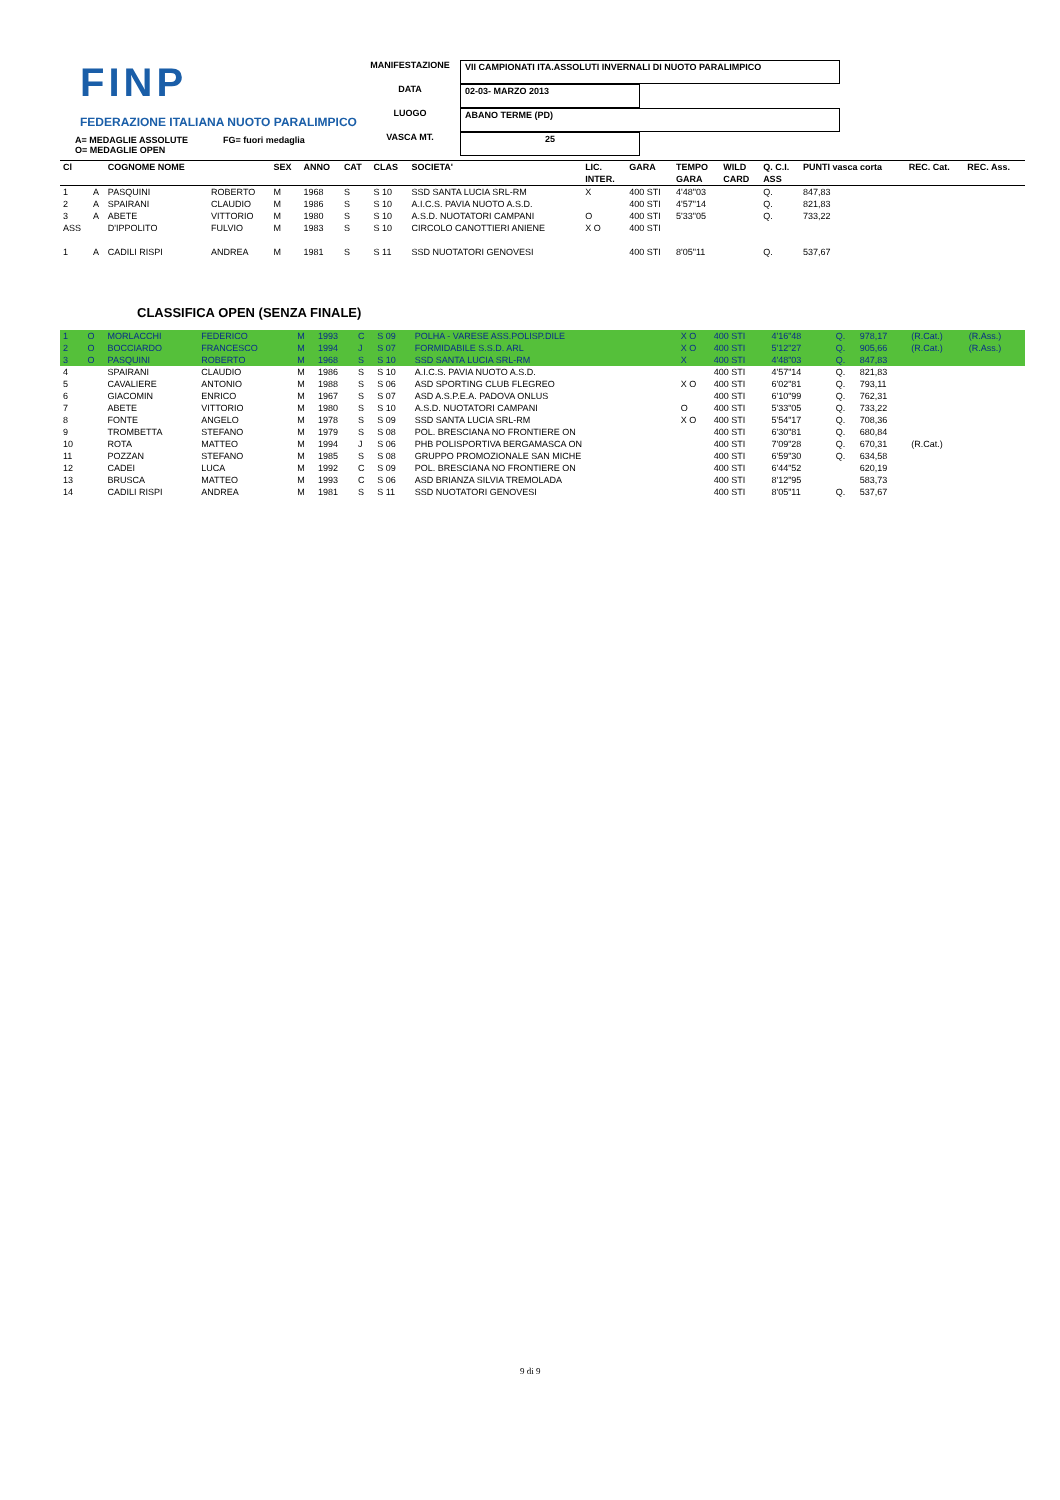FINP
FEDERAZIONE ITALIANA NUOTO PARALIMPICO
MANIFESTAZIONE VII CAMPIONATI ITA.ASSOLUTI INVERNALI DI NUOTO PARALIMPICO
DATA 02-03- MARZO 2013
LUOGO ABANO TERME (PD)
VASCA MT. 25
A= MEDAGLIE ASSOLUTE FG= fuori medaglia
O= MEDAGLIE OPEN
| Cl | | COGNOME NOME | | SEX | ANNO | CAT | CLAS | SOCIETA' | LIC. | GARA | TEMPO | WILD | Q. C.I. | PUNTI vasca corta | REC. Cat. | REC. Ass. |
| --- | --- | --- | --- | --- | --- | --- | --- | --- | --- | --- | --- | --- | --- | --- | --- | --- |
| | | | | | | | | | INTER. | | GARA | CARD | ASS | | | |
| 1 | A | PASQUINI | ROBERTO | M | 1968 | S | S 10 | SSD SANTA LUCIA SRL-RM | X | 400 STI | 4'48"03 | | Q. | 847,83 | | |
| 2 | A | SPAIRANI | CLAUDIO | M | 1986 | S | S 10 | A.I.C.S. PAVIA NUOTO A.S.D. | | 400 STI | 4'57"14 | | Q. | 821,83 | | |
| 3 | A | ABETE | VITTORIO | M | 1980 | S | S 10 | A.S.D. NUOTATORI CAMPANI | O | 400 STI | 5'33"05 | | Q. | 733,22 | | |
| ASS | | D'IPPOLITO | FULVIO | M | 1983 | S | S 10 | CIRCOLO CANOTTIERI ANIENE | X O | 400 STI | | | | | | |
| 1 | A | CADILI RISPI | ANDREA | M | 1981 | S | S 11 | SSD NUOTATORI GENOVESI | | 400 STI | 8'05"11 | | Q. | 537,67 | | |
CLASSIFICA OPEN (SENZA FINALE)
| 1 | O | MORLACCHI | FEDERICO | M | 1993 | C | S 09 | POLHA - VARESE ASS.POLISP.DILE | X O | 400 STI | 4'16"48 | | Q. | 978,17 | (R.Cat.) | (R.Ass.) |
| 2 | O | BOCCIARDO | FRANCESCO | M | 1994 | J | S 07 | FORMIDABILE S.S.D. ARL | X O | 400 STI | 5'12"27 | | Q. | 905,66 | (R.Cat.) | (R.Ass.) |
| 3 | O | PASQUINI | ROBERTO | M | 1968 | S | S 10 | SSD SANTA LUCIA SRL-RM | X | 400 STI | 4'48"03 | | Q. | 847,83 | | |
| 4 | | SPAIRANI | CLAUDIO | M | 1986 | S | S 10 | A.I.C.S. PAVIA NUOTO A.S.D. | | 400 STI | 4'57"14 | | Q. | 821,83 | | |
| 5 | | CAVALIERE | ANTONIO | M | 1988 | S | S 06 | ASD SPORTING CLUB FLEGREO | X O | 400 STI | 6'02"81 | | Q. | 793,11 | | |
| 6 | | GIACOMIN | ENRICO | M | 1967 | S | S 07 | ASD A.S.P.E.A. PADOVA ONLUS | | 400 STI | 6'10"99 | | Q. | 762,31 | | |
| 7 | | ABETE | VITTORIO | M | 1980 | S | S 10 | A.S.D. NUOTATORI CAMPANI | O | 400 STI | 5'33"05 | | Q. | 733,22 | | |
| 8 | | FONTE | ANGELO | M | 1978 | S | S 09 | SSD SANTA LUCIA SRL-RM | X O | 400 STI | 5'54"17 | | Q. | 708,36 | | |
| 9 | | TROMBETTA | STEFANO | M | 1979 | S | S 08 | POL. BRESCIANA NO FRONTIERE ON | | 400 STI | 6'30"81 | | Q. | 680,84 | | |
| 10 | | ROTA | MATTEO | M | 1994 | J | S 06 | PHB POLISPORTIVA BERGAMASCA ON | | 400 STI | 7'09"28 | | Q. | 670,31 | (R.Cat.) | |
| 11 | | POZZAN | STEFANO | M | 1985 | S | S 08 | GRUPPO PROMOZIONALE SAN MICHE | | 400 STI | 6'59"30 | | Q. | 634,58 | | |
| 12 | | CADEI | LUCA | M | 1992 | C | S 09 | POL. BRESCIANA NO FRONTIERE ON | | 400 STI | 6'44"52 | | | 620,19 | | |
| 13 | | BRUSCA | MATTEO | M | 1993 | C | S 06 | ASD BRIANZA SILVIA TREMOLADA | | 400 STI | 8'12"95 | | | 583,73 | | |
| 14 | | CADILI RISPI | ANDREA | M | 1981 | S | S 11 | SSD NUOTATORI GENOVESI | | 400 STI | 8'05"11 | | Q. | 537,67 | | |
9 di 9